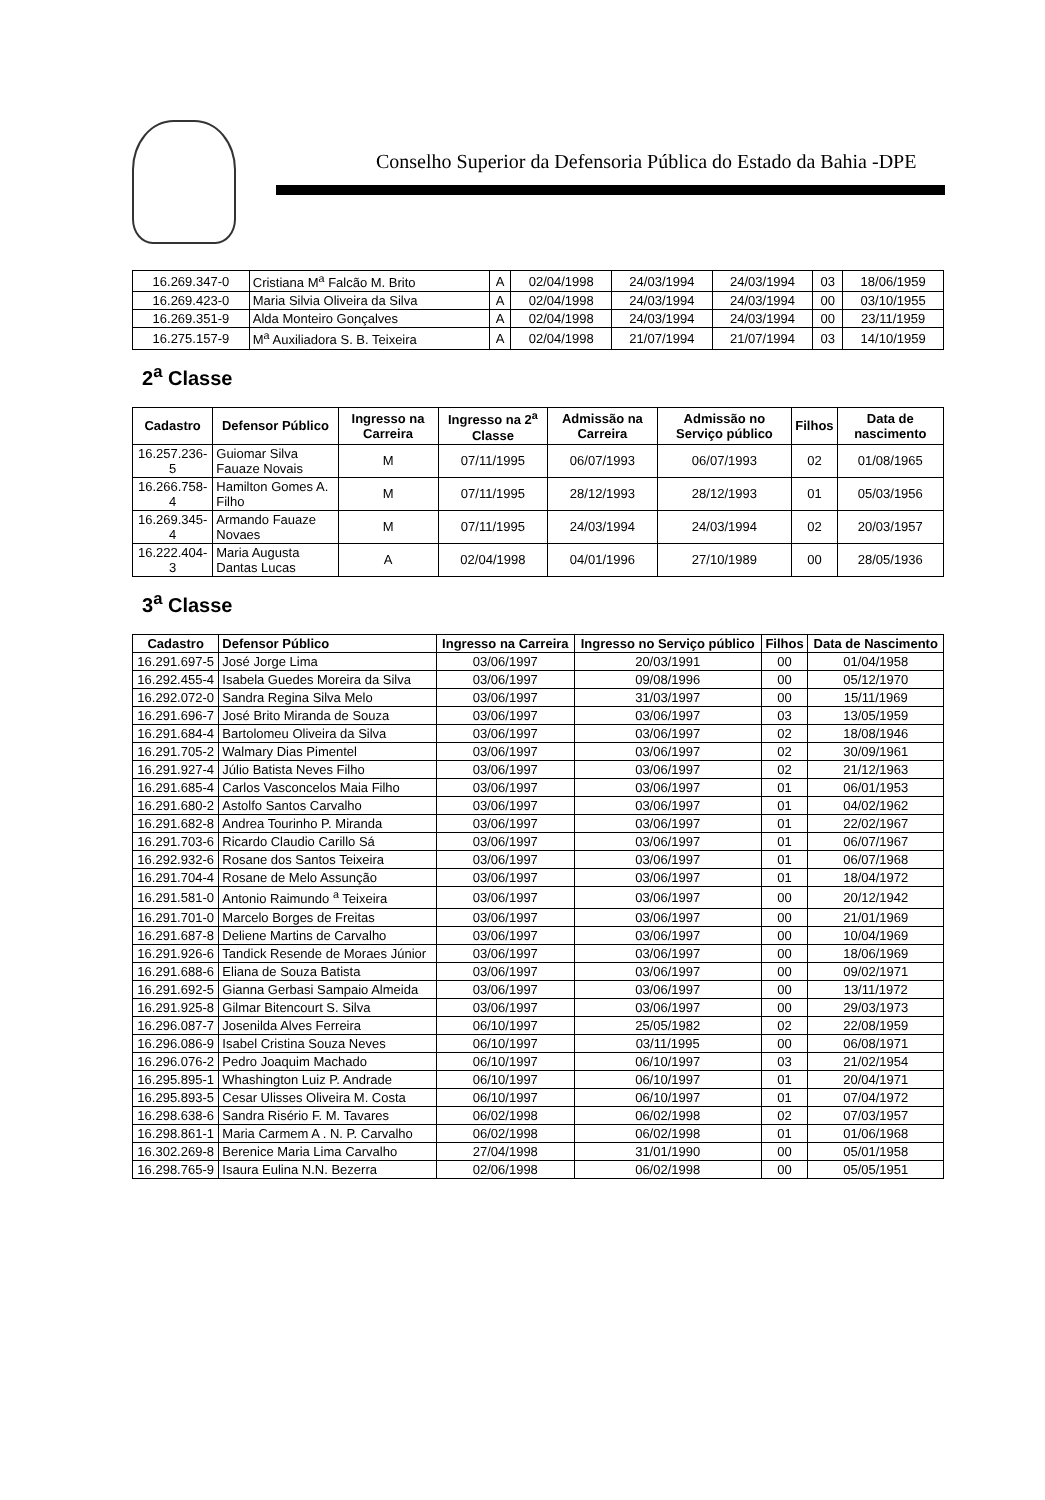Conselho Superior da Defensoria Pública do Estado da Bahia -DPE
| 16.269.347-0 | Cristiana M<sup>a</sup> Falcão M. Brito | A | 02/04/1998 | 24/03/1994 | 24/03/1994 | 03 | 18/06/1959 |
| 16.269.423-0 | Maria Silvia Oliveira da Silva | A | 02/04/1998 | 24/03/1994 | 24/03/1994 | 00 | 03/10/1955 |
| 16.269.351-9 | Alda Monteiro Gonçalves | A | 02/04/1998 | 24/03/1994 | 24/03/1994 | 00 | 23/11/1959 |
| 16.275.157-9 | M<sup>a</sup> Auxiliadora S. B. Teixeira | A | 02/04/1998 | 21/07/1994 | 21/07/1994 | 03 | 14/10/1959 |
2<sup>a</sup> Classe
| Cadastro | Defensor Público | Ingresso na Carreira | Ingresso na 2<sup>a</sup> Classe | Admissão na Carreira | Admissão no Serviço público | Filhos | Data de nascimento |
| --- | --- | --- | --- | --- | --- | --- | --- |
| 16.257.236-5 | Guiomar Silva Fauaze Novais | M | 07/11/1995 | 06/07/1993 | 06/07/1993 | 02 | 01/08/1965 |
| 16.266.758-4 | Hamilton Gomes A. Filho | M | 07/11/1995 | 28/12/1993 | 28/12/1993 | 01 | 05/03/1956 |
| 16.269.345-4 | Armando Fauaze Novaes | M | 07/11/1995 | 24/03/1994 | 24/03/1994 | 02 | 20/03/1957 |
| 16.222.404-3 | Maria Augusta Dantas Lucas | A | 02/04/1998 | 04/01/1996 | 27/10/1989 | 00 | 28/05/1936 |
3<sup>a</sup> Classe
| Cadastro | Defensor Público | Ingresso na Carreira | Ingresso no Serviço público | Filhos | Data de Nascimento |
| --- | --- | --- | --- | --- | --- |
| 16.291.697-5 | José Jorge Lima | 03/06/1997 | 20/03/1991 | 00 | 01/04/1958 |
| 16.292.455-4 | Isabela Guedes Moreira da Silva | 03/06/1997 | 09/08/1996 | 00 | 05/12/1970 |
| 16.292.072-0 | Sandra Regina Silva Melo | 03/06/1997 | 31/03/1997 | 00 | 15/11/1969 |
| 16.291.696-7 | José Brito Miranda de Souza | 03/06/1997 | 03/06/1997 | 03 | 13/05/1959 |
| 16.291.684-4 | Bartolomeu Oliveira da Silva | 03/06/1997 | 03/06/1997 | 02 | 18/08/1946 |
| 16.291.705-2 | Walmary Dias Pimentel | 03/06/1997 | 03/06/1997 | 02 | 30/09/1961 |
| 16.291.927-4 | Júlio Batista Neves Filho | 03/06/1997 | 03/06/1997 | 02 | 21/12/1963 |
| 16.291.685-4 | Carlos Vasconcelos Maia Filho | 03/06/1997 | 03/06/1997 | 01 | 06/01/1953 |
| 16.291.680-2 | Astolfo Santos Carvalho | 03/06/1997 | 03/06/1997 | 01 | 04/02/1962 |
| 16.291.682-8 | Andrea Tourinho P. Miranda | 03/06/1997 | 03/06/1997 | 01 | 22/02/1967 |
| 16.291.703-6 | Ricardo Claudio Carillo Sá | 03/06/1997 | 03/06/1997 | 01 | 06/07/1967 |
| 16.292.932-6 | Rosane dos Santos Teixeira | 03/06/1997 | 03/06/1997 | 01 | 06/07/1968 |
| 16.291.704-4 | Rosane de Melo Assunção | 03/06/1997 | 03/06/1997 | 01 | 18/04/1972 |
| 16.291.581-0 | Antonio Raimundo <sup>a</sup> Teixeira | 03/06/1997 | 03/06/1997 | 00 | 20/12/1942 |
| 16.291.701-0 | Marcelo Borges de Freitas | 03/06/1997 | 03/06/1997 | 00 | 21/01/1969 |
| 16.291.687-8 | Deliene Martins de Carvalho | 03/06/1997 | 03/06/1997 | 00 | 10/04/1969 |
| 16.291.926-6 | Tandick Resende de Moraes Júnior | 03/06/1997 | 03/06/1997 | 00 | 18/06/1969 |
| 16.291.688-6 | Eliana de Souza Batista | 03/06/1997 | 03/06/1997 | 00 | 09/02/1971 |
| 16.291.692-5 | Gianna Gerbasi Sampaio Almeida | 03/06/1997 | 03/06/1997 | 00 | 13/11/1972 |
| 16.291.925-8 | Gilmar Bitencourt S. Silva | 03/06/1997 | 03/06/1997 | 00 | 29/03/1973 |
| 16.296.087-7 | Josenilda Alves Ferreira | 06/10/1997 | 25/05/1982 | 02 | 22/08/1959 |
| 16.296.086-9 | Isabel Cristina Souza Neves | 06/10/1997 | 03/11/1995 | 00 | 06/08/1971 |
| 16.296.076-2 | Pedro Joaquim Machado | 06/10/1997 | 06/10/1997 | 03 | 21/02/1954 |
| 16.295.895-1 | Whashington Luiz P. Andrade | 06/10/1997 | 06/10/1997 | 01 | 20/04/1971 |
| 16.295.893-5 | Cesar Ulisses Oliveira M. Costa | 06/10/1997 | 06/10/1997 | 01 | 07/04/1972 |
| 16.298.638-6 | Sandra Risério F. M. Tavares | 06/02/1998 | 06/02/1998 | 02 | 07/03/1957 |
| 16.298.861-1 | Maria Carmem A . N. P. Carvalho | 06/02/1998 | 06/02/1998 | 01 | 01/06/1968 |
| 16.302.269-8 | Berenice Maria Lima Carvalho | 27/04/1998 | 31/01/1990 | 00 | 05/01/1958 |
| 16.298.765-9 | Isaura Eulina N.N. Bezerra | 02/06/1998 | 06/02/1998 | 00 | 05/05/1951 |